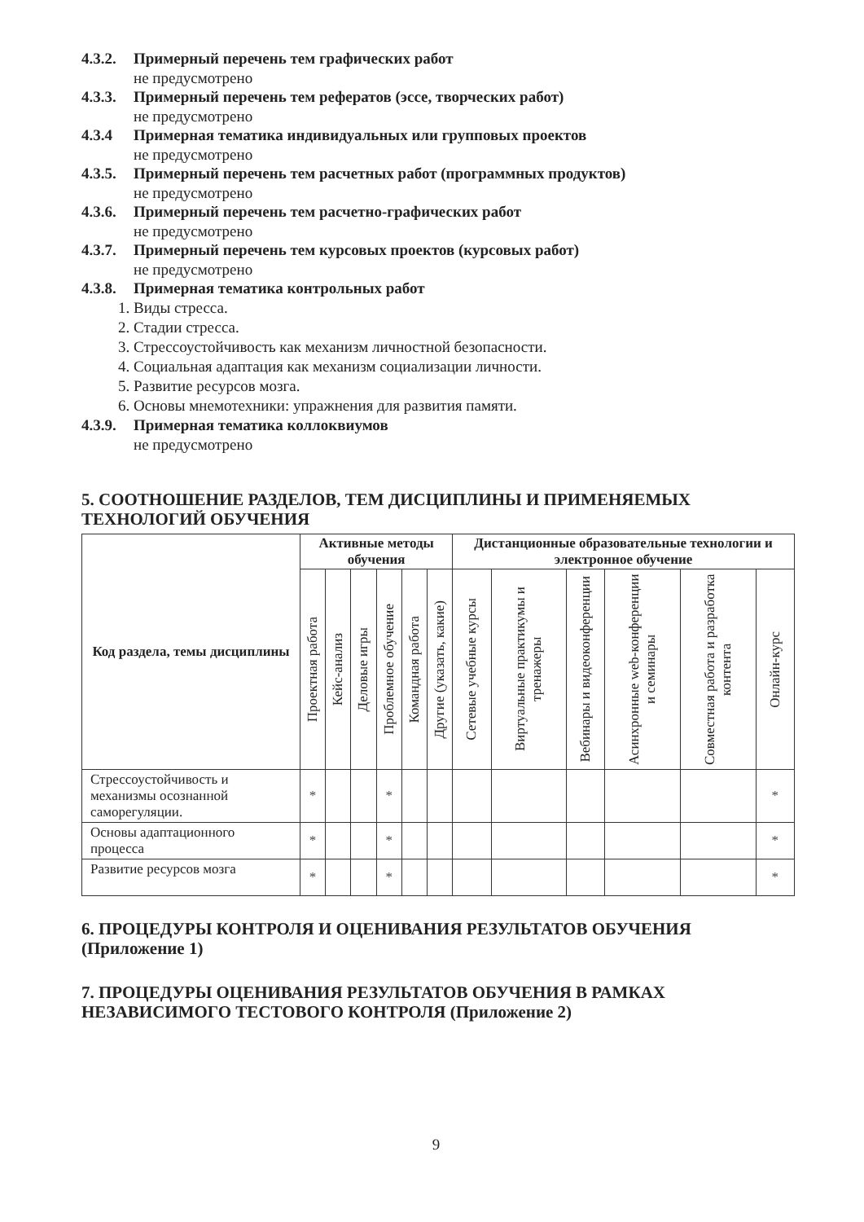4.3.2. Примерный перечень тем графических работ
не предусмотрено
4.3.3. Примерный перечень тем рефератов (эссе, творческих работ)
не предусмотрено
4.3.4 Примерная тематика индивидуальных или групповых проектов
не предусмотрено
4.3.5. Примерный перечень тем расчетных работ (программных продуктов)
не предусмотрено
4.3.6. Примерный перечень тем расчетно-графических работ
не предусмотрено
4.3.7. Примерный перечень тем курсовых проектов (курсовых работ)
не предусмотрено
4.3.8. Примерная тематика контрольных работ
1. Виды стресса.
2. Стадии стресса.
3. Стрессоустойчивость как механизм личностной безопасности.
4. Социальная адаптация как механизм социализации личности.
5. Развитие ресурсов мозга.
6. Основы мнемотехники: упражнения для развития памяти.
4.3.9. Примерная тематика коллоквиумов
не предусмотрено
5. СООТНОШЕНИЕ РАЗДЕЛОВ, ТЕМ ДИСЦИПЛИНЫ И ПРИМЕНЯЕМЫХ ТЕХНОЛОГИЙ ОБУЧЕНИЯ
| Код раздела, темы дисциплины | Активные методы обучения | | | | | | Дистанционные образовательные технологии и электронное обучение | | | | | |
| --- | --- | --- | --- | --- | --- | --- | --- | --- | --- | --- | --- | --- |
| | Проектная работа | Кейс-анализ | Деловые игры | Проблемное обучение | Командная работа | Другие (указать, какие) | Сетевые учебные курсы | Виртуальные практикумы и тренажеры | Вебинары и видеоконференции | Асинхронные web-конференции и семинары | Совместная работа и разработка контента | Онлайн-курс |
| Стрессоустойчивость и механизмы осознанной саморегуляции. | * | | | * | | | | | | | | * |
| Основы адаптационного процесса | * | | | * | | | | | | | | * |
| Развитие ресурсов мозга | * | | | * | | | | | | | | * |
6. ПРОЦЕДУРЫ КОНТРОЛЯ И ОЦЕНИВАНИЯ РЕЗУЛЬТАТОВ ОБУЧЕНИЯ (Приложение 1)
7. ПРОЦЕДУРЫ ОЦЕНИВАНИЯ РЕЗУЛЬТАТОВ ОБУЧЕНИЯ В РАМКАХ НЕЗАВИСИМОГО ТЕСТОВОГО КОНТРОЛЯ (Приложение 2)
9